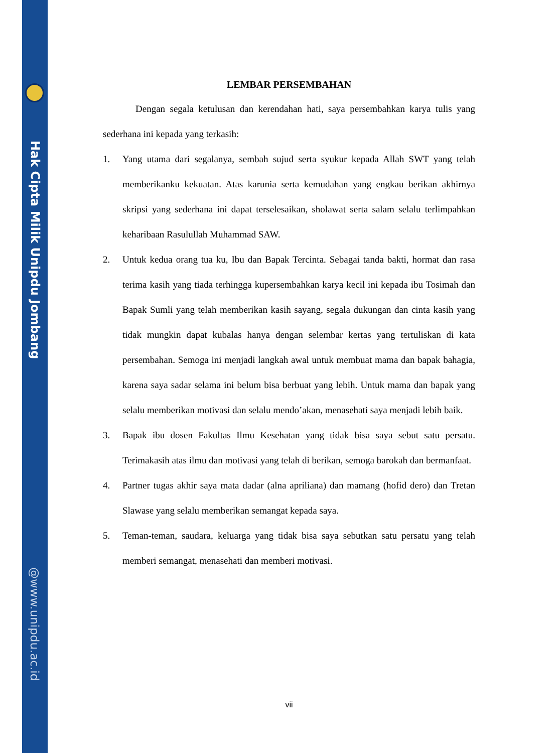Hak Cipta Milik Unipdu Jombang
@www.unipdu.ac.id
LEMBAR PERSEMBAHAN
Dengan segala ketulusan dan kerendahan hati, saya persembahkan karya tulis yang sederhana ini kepada yang terkasih:
1. Yang utama dari segalanya, sembah sujud serta syukur kepada Allah SWT yang telah memberikanku kekuatan. Atas karunia serta kemudahan yang engkau berikan akhirnya skripsi yang sederhana ini dapat terselesaikan, sholawat serta salam selalu terlimpahkan keharibaan Rasulullah Muhammad SAW.
2. Untuk kedua orang tua ku, Ibu dan Bapak Tercinta. Sebagai tanda bakti, hormat dan rasa terima kasih yang tiada terhingga kupersembahkan karya kecil ini kepada ibu Tosimah dan Bapak Sumli yang telah memberikan kasih sayang, segala dukungan dan cinta kasih yang tidak mungkin dapat kubalas hanya dengan selembar kertas yang tertuliskan di kata persembahan. Semoga ini menjadi langkah awal untuk membuat mama dan bapak bahagia, karena saya sadar selama ini belum bisa berbuat yang lebih. Untuk mama dan bapak yang selalu memberikan motivasi dan selalu mendo’akan, menasehati saya menjadi lebih baik.
3. Bapak ibu dosen Fakultas Ilmu Kesehatan yang tidak bisa saya sebut satu persatu. Terimakasih atas ilmu dan motivasi yang telah di berikan, semoga barokah dan bermanfaat.
4. Partner tugas akhir saya mata dadar (alna apriliana) dan mamang (hofid dero) dan Tretan Slawase yang selalu memberikan semangat kepada saya.
5. Teman-teman, saudara, keluarga yang tidak bisa saya sebutkan satu persatu yang telah memberi semangat, menasehati dan memberi motivasi.
vii